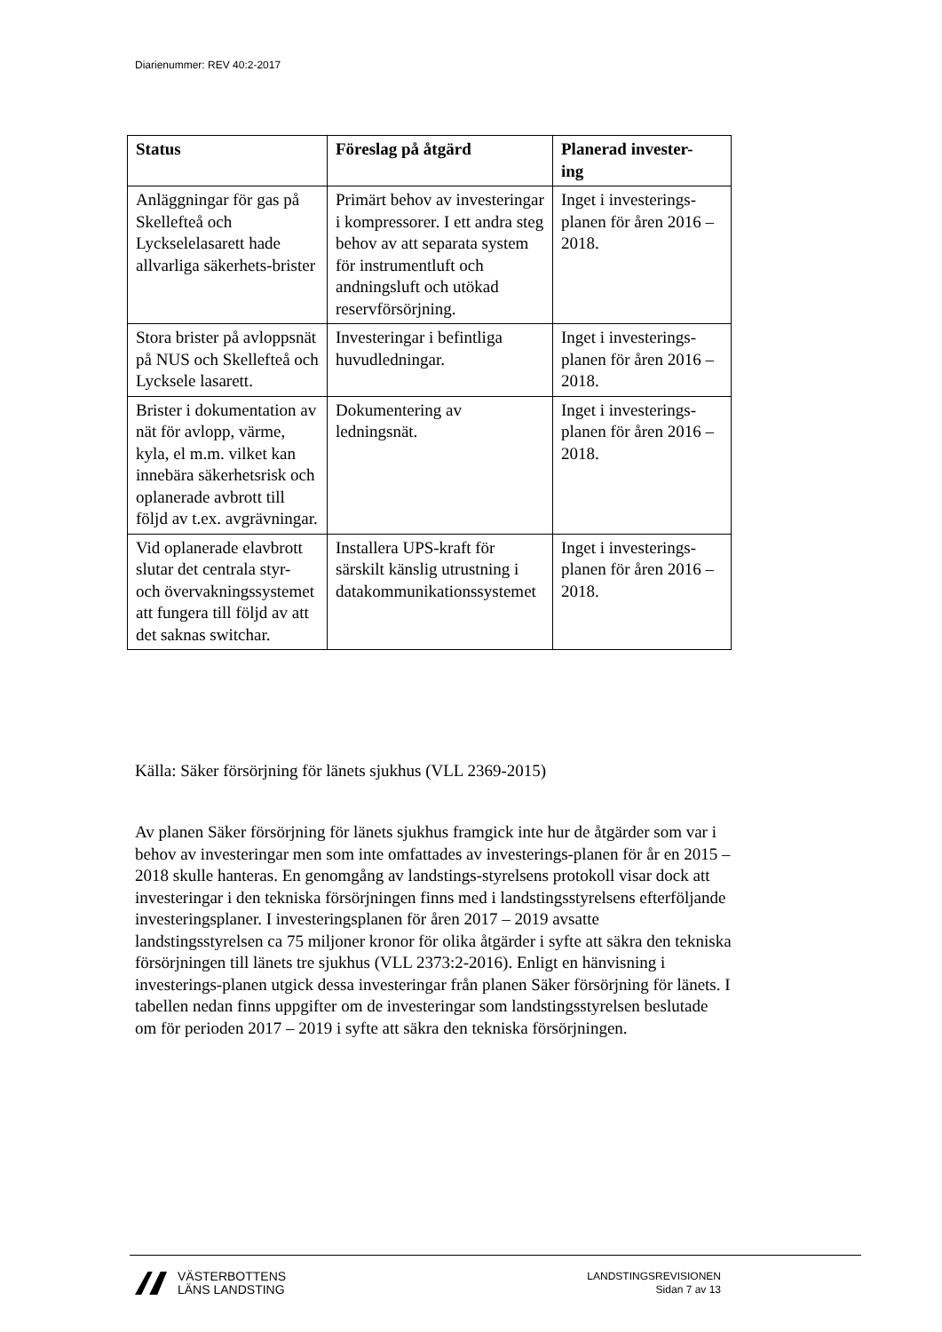Diarienummer: REV 40:2-2017
| Status | Föreslag på åtgärd | Planerad invester- ing |
| --- | --- | --- |
| Anläggningar för gas på Skellefteå och Lyckselelasarett hade allvarliga säkerhets-brister | Primärt behov av investeringar i kompressorer. I ett andra steg behov av att separata system för instrumentluft och andningsluft och utökad reservförsörjning. | Inget i investerings-planen för åren 2016 – 2018. |
| Stora brister på avloppsnät på NUS och Skellefteå och Lycksele lasarett. | Investeringar i befintliga huvudledningar. | Inget i investerings-planen för åren 2016 – 2018. |
| Brister i dokumentation av nät för avlopp, värme, kyla, el m.m. vilket kan innebära säkerhetsrisk och oplanerade avbrott till följd av t.ex. avgrävningar. | Dokumentering av ledningsnät. | Inget i investerings-planen för åren 2016 – 2018. |
| Vid oplanerade elavbrott slutar det centrala styr- och övervakningssystemet att fungera till följd av att det saknas switchar. | Installera UPS-kraft för särskilt känslig utrustning i datakommunikationssystemet | Inget i investerings-planen för åren 2016 – 2018. |
Källa: Säker försörjning för länets sjukhus (VLL 2369-2015)
Av planen Säker försörjning för länets sjukhus framgick inte hur de åtgärder som var i behov av investeringar men som inte omfattades av investerings-planen för år en 2015 – 2018 skulle hanteras. En genomgång av landstings-styrelsens protokoll visar dock att investeringar i den tekniska försörjningen finns med i landstingsstyrelsens efterföljande investeringsplaner. I investeringsplanen för åren 2017 – 2019 avsatte landstingsstyrelsen ca 75 miljoner kronor för olika åtgärder i syfte att säkra den tekniska försörjningen till länets tre sjukhus (VLL 2373:2-2016). Enligt en hänvisning i investerings-planen utgick dessa investeringar från planen Säker försörjning för länets. I tabellen nedan finns uppgifter om de investeringar som landstingsstyrelsen beslutade om för perioden 2017 – 2019 i syfte att säkra den tekniska försörjningen.
VÄSTERBOTTENS
LÄNS LANDSTING
LANDSTINGSREVISIONEN
Sidan 7 av 13